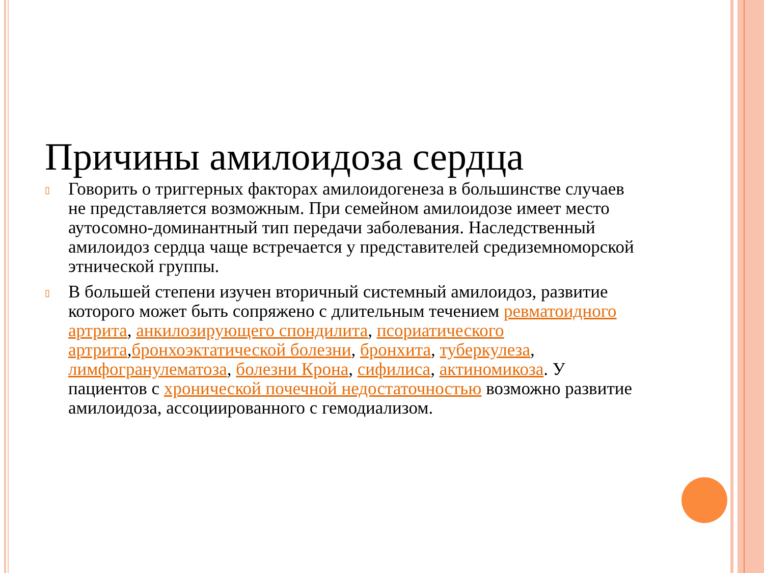Причины амилоидоза сердца
▯ Говорить о триггерных факторах амилоидогенеза в большинстве случаев не представляется возможным. При семейном амилоидозе имеет место аутосомно-доминантный тип передачи заболевания. Наследственный амилоидоз сердца чаще встречается у представителей средиземноморской этнической группы.
▯ В большей степени изучен вторичный системный амилоидоз, развитие которого может быть сопряжено с длительным течением ревматоидного артрита, анкилозирующего спондилита, псориатического артрита,бронхоэктатической болезни, бронхита, туберкулеза, лимфогранулематоза, болезни Крона, сифилиса, актиномикоза. У пациентов с хронической почечной недостаточностью возможно развитие амилоидоза, ассоциированного с гемодиализом.